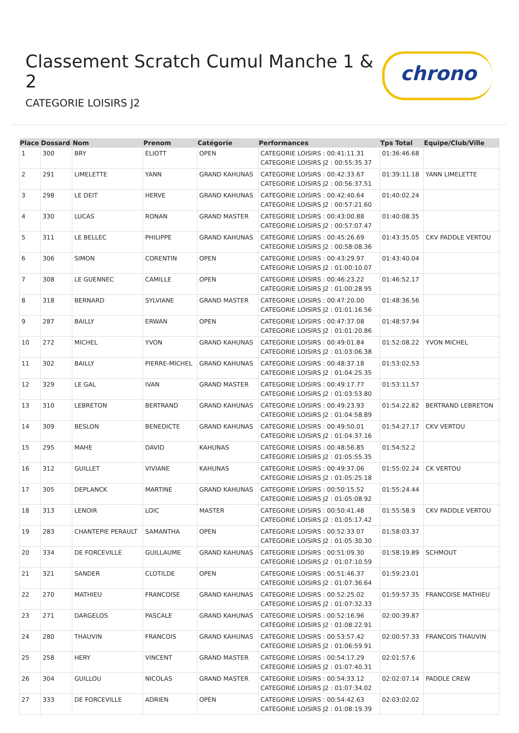Classement Scratch Cumul Manche 1 & 2
CATEGORIE LOISIRS J2
chrono
| Place | Dossard | Nom | Prenom | Catégorie | Performances | Tps Total | Equipe/Club/Ville |
| --- | --- | --- | --- | --- | --- | --- | --- |
| 1 | 300 | BRY | ELIOTT | OPEN | CATEGORIE LOISIRS : 00:41:11.31 CATEGORIE LOISIRS J2 : 00:55:35.37 | 01:36:46.68 | |
| 2 | 291 | LIMELETTE | YANN | GRAND KAHUNAS | CATEGORIE LOISIRS : 00:42:33.67 CATEGORIE LOISIRS J2 : 00:56:37.51 | 01:39:11.18 | YANN LIMELETTE |
| 3 | 298 | LE DEIT | HERVE | GRAND KAHUNAS | CATEGORIE LOISIRS : 00:42:40.64 CATEGORIE LOISIRS J2 : 00:57:21.60 | 01:40:02.24 | |
| 4 | 330 | LUCAS | RONAN | GRAND MASTER | CATEGORIE LOISIRS : 00:43:00.88 CATEGORIE LOISIRS J2 : 00:57:07.47 | 01:40:08.35 | |
| 5 | 311 | LE BELLEC | PHILIPPE | GRAND KAHUNAS | CATEGORIE LOISIRS : 00:45:26.69 CATEGORIE LOISIRS J2 : 00:58:08.36 | 01:43:35.05 | CKV PADDLE VERTOU |
| 6 | 306 | SIMON | CORENTIN | OPEN | CATEGORIE LOISIRS : 00:43:29.97 CATEGORIE LOISIRS J2 : 01:00:10.07 | 01:43:40.04 | |
| 7 | 308 | LE GUENNEC | CAMILLE | OPEN | CATEGORIE LOISIRS : 00:46:23.22 CATEGORIE LOISIRS J2 : 01:00:28.95 | 01:46:52.17 | |
| 8 | 318 | BERNARD | SYLVIANE | GRAND MASTER | CATEGORIE LOISIRS : 00:47:20.00 CATEGORIE LOISIRS J2 : 01:01:16.56 | 01:48:36.56 | |
| 9 | 287 | BAILLY | ERWAN | OPEN | CATEGORIE LOISIRS : 00:47:37.08 CATEGORIE LOISIRS J2 : 01:01:20.86 | 01:48:57.94 | |
| 10 | 272 | MICHEL | YVON | GRAND KAHUNAS | CATEGORIE LOISIRS : 00:49:01.84 CATEGORIE LOISIRS J2 : 01:03:06.38 | 01:52:08.22 | YVON MICHEL |
| 11 | 302 | BAILLY | PIERRE-MICHEL | GRAND KAHUNAS | CATEGORIE LOISIRS : 00:48:37.18 CATEGORIE LOISIRS J2 : 01:04:25.35 | 01:53:02.53 | |
| 12 | 329 | LE GAL | IVAN | GRAND MASTER | CATEGORIE LOISIRS : 00:49:17.77 CATEGORIE LOISIRS J2 : 01:03:53.80 | 01:53:11.57 | |
| 13 | 310 | LEBRETON | BERTRAND | GRAND KAHUNAS | CATEGORIE LOISIRS : 00:49:23.93 CATEGORIE LOISIRS J2 : 01:04:58.89 | 01:54:22.82 | BERTRAND LEBRETON |
| 14 | 309 | BESLON | BENEDICTE | GRAND KAHUNAS | CATEGORIE LOISIRS : 00:49:50.01 CATEGORIE LOISIRS J2 : 01:04:37.16 | 01:54:27.17 | CKV VERTOU |
| 15 | 295 | MAHE | DAVID | KAHUNAS | CATEGORIE LOISIRS : 00:48:56.85 CATEGORIE LOISIRS J2 : 01:05:55.35 | 01:54:52.2 | |
| 16 | 312 | GUILLET | VIVIANE | KAHUNAS | CATEGORIE LOISIRS : 00:49:37.06 CATEGORIE LOISIRS J2 : 01:05:25.18 | 01:55:02.24 | CK VERTOU |
| 17 | 305 | DEPLANCK | MARTINE | GRAND KAHUNAS | CATEGORIE LOISIRS : 00:50:15.52 CATEGORIE LOISIRS J2 : 01:05:08.92 | 01:55:24.44 | |
| 18 | 313 | LENOIR | LOIC | MASTER | CATEGORIE LOISIRS : 00:50:41.48 CATEGORIE LOISIRS J2 : 01:05:17.42 | 01:55:58.9 | CKV PADDLE VERTOU |
| 19 | 283 | CHANTEPIE PERAULT | SAMANTHA | OPEN | CATEGORIE LOISIRS : 00:52:33.07 CATEGORIE LOISIRS J2 : 01:05:30.30 | 01:58:03.37 | |
| 20 | 334 | DE FORCEVILLE | GUILLAUME | GRAND KAHUNAS | CATEGORIE LOISIRS : 00:51:09.30 CATEGORIE LOISIRS J2 : 01:07:10.59 | 01:58:19.89 | SCHMOUT |
| 21 | 321 | SANDER | CLOTILDE | OPEN | CATEGORIE LOISIRS : 00:51:46.37 CATEGORIE LOISIRS J2 : 01:07:36.64 | 01:59:23.01 | |
| 22 | 270 | MATHIEU | FRANCOISE | GRAND KAHUNAS | CATEGORIE LOISIRS : 00:52:25.02 CATEGORIE LOISIRS J2 : 01:07:32.33 | 01:59:57.35 | FRANCOISE MATHIEU |
| 23 | 271 | DARGELOS | PASCALE | GRAND KAHUNAS | CATEGORIE LOISIRS : 00:52:16.96 CATEGORIE LOISIRS J2 : 01:08:22.91 | 02:00:39.87 | |
| 24 | 280 | THAUVIN | FRANCOIS | GRAND KAHUNAS | CATEGORIE LOISIRS : 00:53:57.42 CATEGORIE LOISIRS J2 : 01:06:59.91 | 02:00:57.33 | FRANCOIS THAUVIN |
| 25 | 258 | HERY | VINCENT | GRAND MASTER | CATEGORIE LOISIRS : 00:54:17.29 CATEGORIE LOISIRS J2 : 01:07:40.31 | 02:01:57.6 | |
| 26 | 304 | GUILLOU | NICOLAS | GRAND MASTER | CATEGORIE LOISIRS : 00:54:33.12 CATEGORIE LOISIRS J2 : 01:07:34.02 | 02:02:07.14 | PADDLE CREW |
| 27 | 333 | DE FORCEVILLE | ADRIEN | OPEN | CATEGORIE LOISIRS : 00:54:42.63 CATEGORIE LOISIRS J2 : 01:08:19.39 | 02:03:02.02 | |